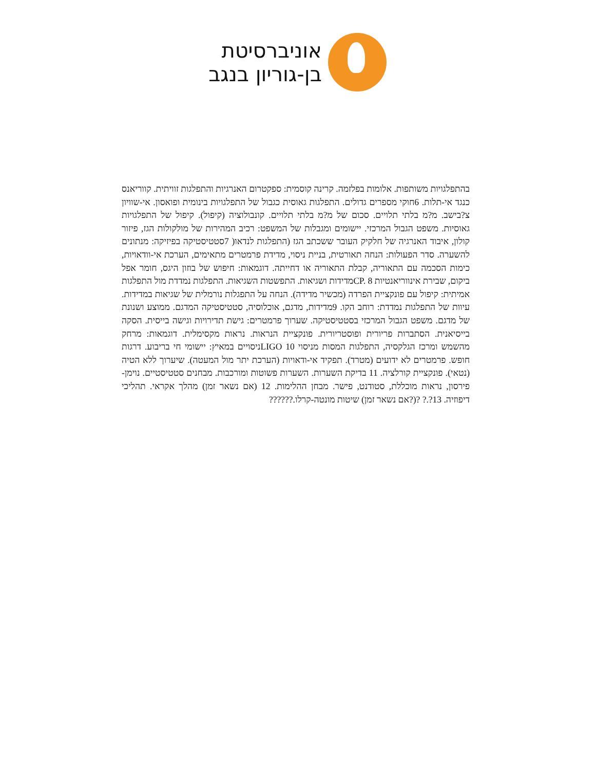אוניברסיטת
בן-גוריון בנגב
בהתפלגויות משותפות. אלומות בפלזמה. קרינה קוסמית: ספקטרום האנרגיות והתפלגות זוויתית. קווריאנס כנגד אי-תלות. 6חוקי מספרים גדולים. התפלגות גאוסית כגבול של התפלגויות בינומית ופואסון. אי-שוויון צ?בישב. מ?מ בלתי תלויים. סכום של מ?מ בלתי תלויים. קונבולוציה (קיפול). קיפול של התפלגויות גאוסיות. משפט הגבול המרכזי. יישומים ומגבלות של המשפט: רכיב המהירות של מולקולות הגז, פיזור קולון, איבוד האנרגיה של חלקיק העובר ששכתב הגז (התפלגות לנדאו( 7סטטיסטיקה בפיזיקה: מנתונים להשערה. סדר הפעולות: הנחה תאורטית, בניית ניסוי, מדידת פרמטרים מתאימים, הערכת אי-וודאויות, כימות הסכמה עם התאוריה, קבלת התאוריה או דחייתה. דוגמאות: חיפוש של בוזון היגס, חומר אפל ביקום, שבירת אינווריאנטיות CP. 8מדידות ושגיאות. התפשטות השגיאות. התפלגות נמדדת מול התפלגות אמיתית: קיפול עם פונקציית הפרדה (מכשיר מדידה). הנחה על התפגלות נורמלית של שגיאות במדידות. עיוות של התפלגות נמדדת: רוחב הקו. 9מדידות, מדגם, אוכלוסיה, סטטיסטיקה המדגם. ממוצע ושנונת של מדגם. משפט הגבול המרכזי בסטטיסטיקה. שערוך פרמטרים: גישת תדירויות וגישה בייסית. הסקה בייסיאנית. הסתברות פריורית ופוסטריורית. פונקציית הנראות. נראות מקסימלית. דוגמאות: מרחק מהשמש ומרכז הגלקסיה, התפלגות המסות מניסוי LIGO 10ניסויים במאיץ: יישומי חי בריבוע. דרגות חופש. פרמטרים לא ידועים (מטרד). תפקיד אי-ודאויות (הערכת יתר מול המעטה). שיערוך ללא הטיה (נטאי). פונקציית קורלציה. 11 בדיקת השערות. השערות פשוטות ומורכבות. מבחנים סטטיסטיים. נוימן-פירסון, נראות מוכללת, סטודנט, פישר. מבחן ההלימות. 12 (אם נשאר זמן) מהלך אקראי. תהליכי דיפוזיה. 13?.? ?(?אם נשאר זמן) שיטות מונטה-קרלו.??????